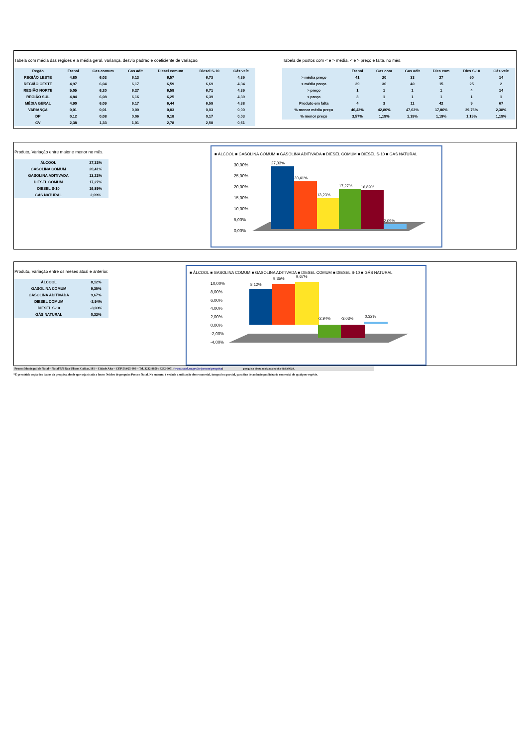Tabela com média das regiões e a média geral, variança, desvio padrão e coeficiente de variação.
| Regão | Etanol | Gas comum | Gas adit | Diesel comum | Diesel S-10 | Gás veíc |
| --- | --- | --- | --- | --- | --- | --- |
| REGIÃO LESTE | 4,80 | 6,03 | 6,13 | 6,57 | 6,73 | 4,39 |
| REGIÃO OESTE | 4,97 | 6,04 | 6,17 | 6,59 | 6,69 | 4,34 |
| REGIÃO NORTE | 5,05 | 6,20 | 6,27 | 6,59 | 6,71 | 4,39 |
| REGIÃO SUL | 4,84 | 6,08 | 6,16 | 6,25 | 6,39 | 4,39 |
| MÉDIA GERAL | 4,90 | 6,09 | 6,17 | 6,44 | 6,59 | 4,38 |
| VARIANÇA | 0,01 | 0,01 | 0,00 | 0,03 | 0,03 | 0,00 |
| DP | 0,12 | 0,08 | 0,06 | 0,18 | 0,17 | 0,03 |
| CV | 2,38 | 1,33 | 1,01 | 2,78 | 2,58 | 0,61 |
Tabela de postos com < e > média, < e > preço e falta, no mês.
| | Etanol | Gas com | Gas adit | Dies com | Dies S-10 | Gás veíc |
| --- | --- | --- | --- | --- | --- | --- |
| > média preço | 41 | 20 | 33 | 27 | 50 | 14 |
| < média preço | 39 | 36 | 40 | 15 | 25 | 2 |
| > preço | 1 | 1 | 1 | 1 | 4 | 14 |
| < preço | 3 | 1 | 1 | 1 | 1 | 1 |
| Produto em falta | 4 | 3 | 11 | 42 | 9 | 67 |
| % menor média preço | 46,43% | 42,86% | 47,62% | 17,86% | 29,76% | 2,38% |
| % menor preço | 3,57% | 1,19% | 1,19% | 1,19% | 1,19% | 1,19% |
Produto, Variação entre maior e menor no mês.
| ÁLCOOL | 27,33% |
| GASOLINA COMUM | 20,41% |
| GASOLINA ADITIVADA | 13,23% |
| DIESEL COMUM | 17,27% |
| DIESEL S-10 | 16,89% |
| GÁS NATURAL | 2,09% |
■ ÁLCOOL ■ GASOLINA COMUM ■ GASOLINA ADITIVADA ■ DIESEL COMUM ■ DIESEL S-10 ■ GÁS NATURAL
30,00%
25,00%
20,00%
15,00%
10,00%
5,00%
0,00%
27,33%
20,41%
13,23%
17,27%
16,89%
2,09%
Produto, Variação entre os meses atual e anterior.
| ÁLCOOL | 8,12% |
| GASOLINA COMUM | 9,35% |
| GASOLINA ADITIVADA | 9,67% |
| DIESEL COMUM | -2,94% |
| DIESEL S-10 | -3,03% |
| GÁS NATURAL | 0,32% |
■ ÁLCOOL ■ GASOLINA COMUM ■ GASOLINA ADITIVADA ■ DIESEL COMUM ■ DIESEL S-10 ■ GÁS NATURAL
10,00%
8,00%
6,00%
4,00%
2,00%
0,00%
-2,00%
-4,00%
8,12%
9,35%
9,67%
-2,94%
-3,03%
0,32%
Procon Municipal de Natal – Natal/RN Rua Ulisses Caldas, 181 – Cidade Alta – CEP 59.025-090 – Tel. 3232-9050 / 3232-9051 (www.natal.rn.gov.br/procon/pesquisa) pesquisa direta realizada no dia 06/03/2023.
*É permitido copia dos dados da pesquisa, desde que seja citada a fonte: Núcleo de pesquisa Procon Natal. No entanto, é vedada a utilização deste material, integral ou parcial, para fins de anúncio publicitário comercial de qualquer espécie.